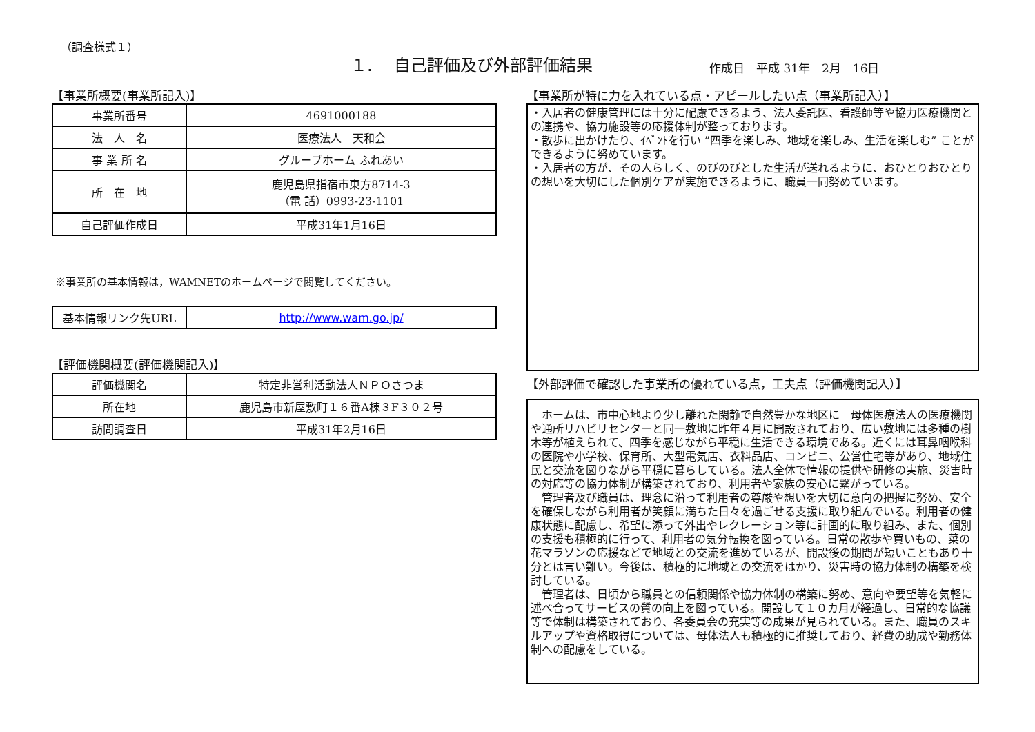（調査様式１）
１.　 自己評価及び外部評価結果
作成日　平成 31年　2月　16日
【事業所概要(事業所記入)】
| 事業所番号 | 4691000188 |
| 法 人 名 | 医療法人 天和会 |
| 事 業 所 名 | グループホーム ふれあい |
| 所 在 地 | 鹿児島県指宿市東方8714-3 （電 話）0993-23-1101 |
| 自己評価作成日 | 平成31年1月16日 |
※事業所の基本情報は，WAMNETのホームページで閲覧してください。
| 基本情報リンク先URL | http://www.wam.go.jp/ |
【評価機関概要(評価機関記入)】
| 評価機関名 | 特定非営利活動法人ＮＰＯさつま |
| 所在地 | 鹿児島市新屋敷町１６番A棟３F３０２号 |
| 訪問調査日 | 平成31年2月16日 |
【事業所が特に力を入れている点・アピールしたい点（事業所記入）】
・入居者の健康管理には十分に配慮できるよう、法人委託医、看護師等や協力医療機関との連携や、協力施設等の応援体制が整っております。
・散歩に出かけたり、ｲﾍﾞﾝﾄを行い ”四季を楽しみ、地域を楽しみ、生活を楽しむ” ことができるように努めています。
・入居者の方が、その人らしく、のびのびとした生活が送れるように、おひとりおひとりの想いを大切にした個別ケアが実施できるように、職員一同努めています。
【外部評価で確認した事業所の優れている点，工夫点（評価機関記入）】
　ホームは、市中心地より少し離れた閑静で自然豊かな地区に　母体医療法人の医療機関や通所リハビリセンターと同一敷地に昨年４月に開設されており、広い敷地には多種の樹木等が植えられて、四季を感じながら平穏に生活できる環境である。近くには耳鼻咽喉科の医院や小学校、保育所、大型電気店、衣料品店、コンビニ、公営住宅等があり、地域住民と交流を図りながら平穏に暮らしている。法人全体で情報の提供や研修の実施、災害時の対応等の協力体制が構築されており、利用者や家族の安心に繋がっている。
　管理者及び職員は、理念に沿って利用者の尊厳や想いを大切に意向の把握に努め、安全を確保しながら利用者が笑顔に満ちた日々を過ごせる支援に取り組んでいる。利用者の健康状態に配慮し、希望に添って外出やレクレーション等に計画的に取り組み、また、個別の支援も積極的に行って、利用者の気分転換を図っている。日常の散歩や買いもの、菜の花マラソンの応援などで地域との交流を進めているが、開設後の期間が短いこともあり十分とは言い難い。今後は、積極的に地域との交流をはかり、災害時の協力体制の構築を検討している。
　管理者は、日頃から職員との信頼関係や協力体制の構築に努め、意向や要望等を気軽に述べ合ってサービスの質の向上を図っている。開設して１０カ月が経過し、日常的な協議等で体制は構築されており、各委員会の充実等の成果が見られている。また、職員のスキルアップや資格取得については、母体法人も積極的に推奨しており、経費の助成や勤務体制への配慮をしている。